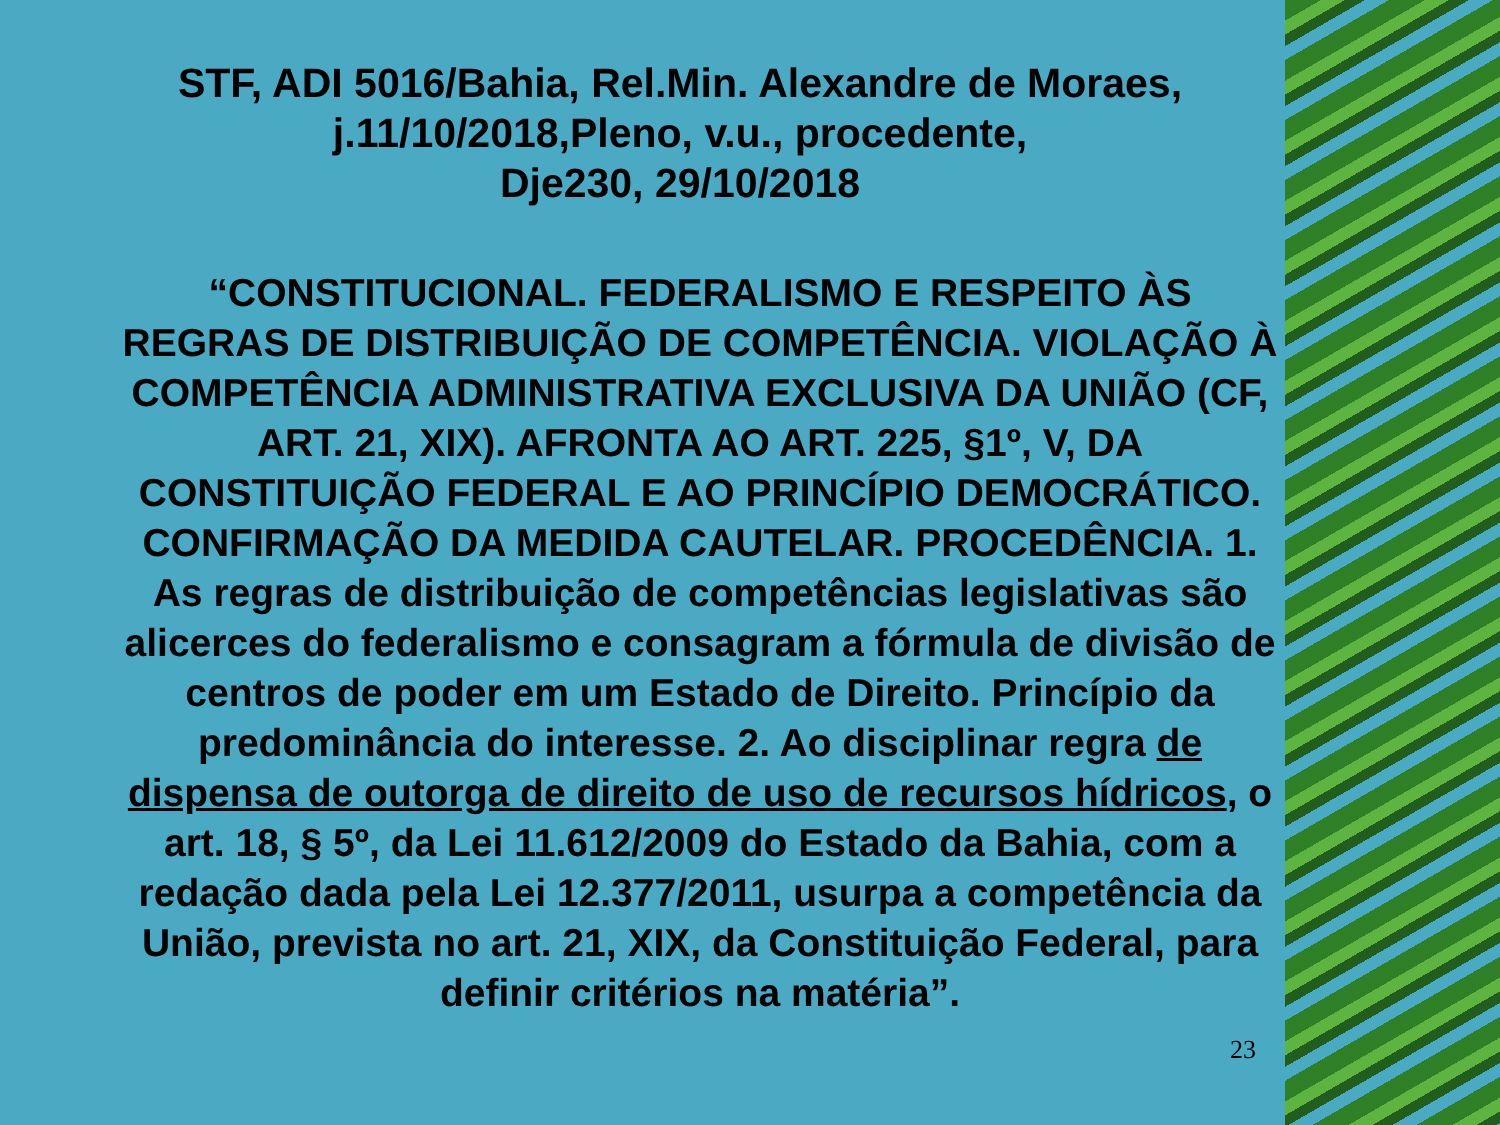STF, ADI 5016/Bahia, Rel.Min. Alexandre de Moraes,
j.11/10/2018,Pleno, v.u., procedente,
Dje230, 29/10/2018
“CONSTITUCIONAL. FEDERALISMO E RESPEITO ÀS REGRAS DE DISTRIBUIÇÃO DE COMPETÊNCIA. VIOLAÇÃO À COMPETÊNCIA ADMINISTRATIVA EXCLUSIVA DA UNIÃO (CF, ART. 21, XIX). AFRONTA AO ART. 225, §1º, V, DA CONSTITUIÇÃO FEDERAL E AO PRINCÍPIO DEMOCRÁTICO. CONFIRMAÇÃO DA MEDIDA CAUTELAR. PROCEDÊNCIA. 1. As regras de distribuição de competências legislativas são alicerces do federalismo e consagram a fórmula de divisão de centros de poder em um Estado de Direito. Princípio da predominância do interesse. 2. Ao disciplinar regra de dispensa de outorga de direito de uso de recursos hídricos, o art. 18, § 5º, da Lei 11.612/2009 do Estado da Bahia, com a redação dada pela Lei 12.377/2011, usurpa a competência da União, prevista no art. 21, XIX, da Constituição Federal, para definir critérios na matéria”.
23